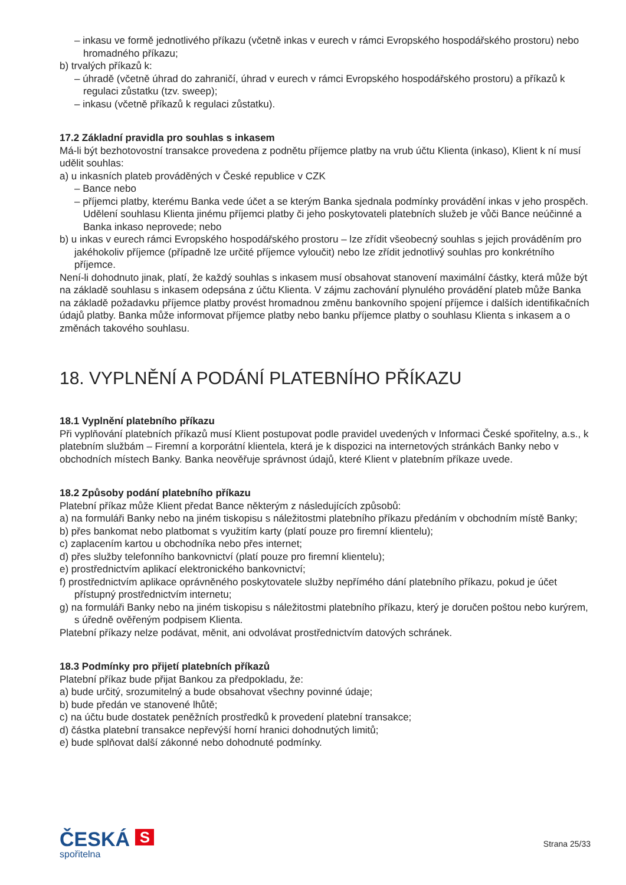– inkasu ve formě jednotlivého příkazu (včetně inkas v eurech v rámci Evropského hospodářského prostoru) nebo hromadného příkazu;
b) trvalých příkazů k:
– úhradě (včetně úhrad do zahraničí, úhrad v eurech v rámci Evropského hospodářského prostoru) a příkazů k regulaci zůstatku (tzv. sweep);
– inkasu (včetně příkazů k regulaci zůstatku).
17.2 Základní pravidla pro souhlas s inkasem
Má-li být bezhotovostní transakce provedena z podnětu příjemce platby na vrub účtu Klienta (inkaso), Klient k ní musí udělit souhlas:
a) u inkasních plateb prováděných v České republice v CZK
– Bance nebo
– příjemci platby, kterému Banka vede účet a se kterým Banka sjednala podmínky provádění inkas v jeho prospěch. Udělení souhlasu Klienta jinému příjemci platby či jeho poskytovateli platebních služeb je vůči Bance neúčinné a Banka inkaso neprovede; nebo
b) u inkas v eurech rámci Evropského hospodářského prostoru – lze zřídit všeobecný souhlas s jejich prováděním pro jakéhokoliv příjemce (případně lze určité příjemce vyloučit) nebo lze zřídit jednotlivý souhlas pro konkrétního příjemce.
Není-li dohodnuto jinak, platí, že každý souhlas s inkasem musí obsahovat stanovení maximální částky, která může být na základě souhlasu s inkasem odepsána z účtu Klienta. V zájmu zachování plynulého provádění plateb může Banka na základě požadavku příjemce platby provést hromadnou změnu bankovního spojení příjemce i dalších identifikačních údajů platby. Banka může informovat příjemce platby nebo banku příjemce platby o souhlasu Klienta s inkasem a o změnách takového souhlasu.
18. VYPLNĚNÍ A PODÁNÍ PLATEBNÍHO PŘÍKAZU
18.1 Vyplnění platebního příkazu
Při vyplňování platebních příkazů musí Klient postupovat podle pravidel uvedených v Informaci České spořitelny, a.s., k platebním službám – Firemní a korporátní klientela, která je k dispozici na internetových stránkách Banky nebo v obchodních místech Banky. Banka neověřuje správnost údajů, které Klient v platebním příkaze uvede.
18.2 Způsoby podání platebního příkazu
Platební příkaz může Klient předat Bance některým z následujících způsobů:
a) na formuláři Banky nebo na jiném tiskopisu s náležitostmi platebního příkazu předáním v obchodním místě Banky;
b) přes bankomat nebo platbomat s využitím karty (platí pouze pro firemní klientelu);
c) zaplacením kartou u obchodníka nebo přes internet;
d) přes služby telefonního bankovnictví (platí pouze pro firemní klientelu);
e) prostřednictvím aplikací elektronického bankovnictví;
f) prostřednictvím aplikace oprávněného poskytovatele služby nepřímého dání platebního příkazu, pokud je účet přístupný prostřednictvím internetu;
g) na formuláři Banky nebo na jiném tiskopisu s náležitostmi platebního příkazu, který je doručen poštou nebo kurýrem, s úředně ověřeným podpisem Klienta.
Platební příkazy nelze podávat, měnit, ani odvolávat prostřednictvím datových schránek.
18.3 Podmínky pro přijetí platebních příkazů
Platební příkaz bude přijat Bankou za předpokladu, že:
a) bude určitý, srozumitelný a bude obsahovat všechny povinné údaje;
b) bude předán ve stanovené lhůtě;
c) na účtu bude dostatek peněžních prostředků k provedení platební transakce;
d) částka platební transakce nepřevýší horní hranici dohodnutých limitů;
e) bude splňovat další zákonné nebo dohodnuté podmínky.
ČESKÁ S
spořitelna
Strana 25/33